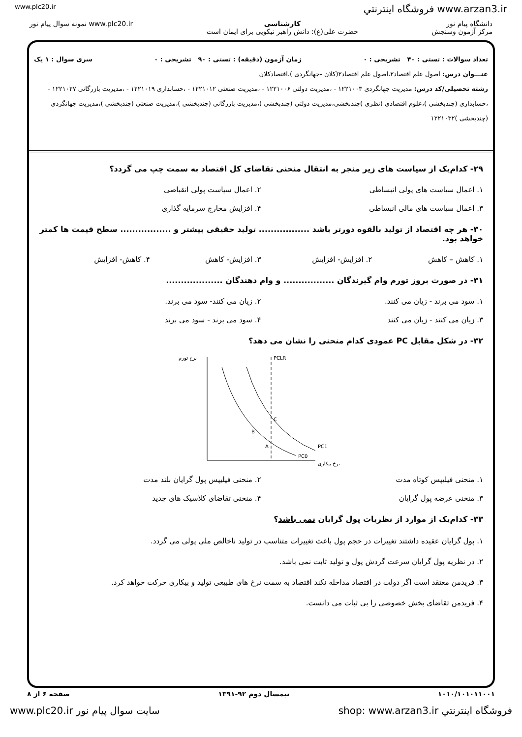www.plc20.ir فروشگاه اینترنتي www.arzan3.ir
دانشگاه پیام نور
مرکز آزمون وسنجش
کارشناسی
حضرت علی(ع): دانش راهبر نیکویی برای ایمان است
www.plc20.ir نمونه سوال پیام نور
تعداد سوالات : تستی : ۴۰ تشریحی : ۰ زمان آزمون (دقیقه) : تستی : ۹۰ تشریحی : ۰ سری سوال : ۱ یک
عنـــوان درس: اصول علم اقتصاد۲،اصول علم اقتصاد۲(کلان -جهانگردی )،اقتصادکلان
رشته تحصیلی/کد درس: مدیریت جهانگردی ۱۲۲۱۰۰۳ - ،مدیریت دولتی ۱۲۲۱۰۰۶ - ،مدیریت صنعتی ۱۲۲۱۰۱۲ - ،حسابداری ۱۲۲۱۰۱۹ - ،مدیریت بازرگانی ۱۲۲۱۰۲۷ - ،حسابداری (چندبخشی )،علوم اقتصادی (نظری )چندبخشی،مدیریت دولتی (چندبخشی )،مدیریت بازرگانی (چندبخشی )،مدیریت صنعتی (چندبخشی )،مدیریت جهانگردی (چندبخشی )۱۲۲۱۰۳۲
۲۹- کدام‌یک از سیاست های زیر منجر به انتقال منحنی تقاضای کل اقتصاد به سمت چپ می گردد؟
۱. اعمال سیاست های پولی انبساطی
۲. اعمال سیاست پولی انقباضی
۳. اعمال سیاست های مالی انبساطی
۴. افزایش مخارج سرمایه گذاری
۳۰- هر چه اقتصاد از تولید بالقوه دورتر باشد ................. تولید حقیقی بیشتر و ................. سطح قیمت ها کمتر خواهد بود.
۱. کاهش – کاهش
۲. افزایش- افزایش
۳. افزایش- کاهش
۴. کاهش- افزایش
۳۱- در صورت بروز تورم وام گیرندگان ................. و وام دهندگان ...................
۱. سود می برند - زیان می کنند.
۲. زیان می کنند- سود می برند.
۳. زیان می کنند - زیان می کنند
۴. سود می برند - سود می برند
۳۲- در شکل مقابل PC عمودی کدام منحنی را نشان می دهد؟
نرخ تورم
PCLR
نرخ بیکاری
C
B
A
PC1
PC0
۱. منحنی فیلیپس کوتاه مدت
۲. منحنی فیلیپس پول گرایان بلند مدت
۳. منحنی عرضه پول گرایان
۴. منحنی تقاضای کلاسیک های جدید
۳۳- کدام‌یک از موارد از نظریات پول گرایان نمی باشد؟
۱. پول گرایان عقیده داشتند تغییرات در حجم پول باعث تغییرات متناسب در تولید ناخالص ملی پولی می گردد.
۲. در نظریه پول گرایان سرعت گردش پول و تولید ثابت نمی باشد.
۳. فریدمن معتقد است اگر دولت در اقتصاد مداخله نکند اقتصاد به سمت نرخ های طبیعی تولید و بیکاری حرکت خواهد کرد.
۴. فریدمن تقاضای بخش خصوصی را بی ثبات می دانست.
۱۰۱۰/۱۰۱۰۱۱۰۰۱ نیمسال دوم ۹۲-۱۳۹۱ صفحه ۶ از ۸
فروشگاه اینترنتي shop: www.arzan3.ir سایت سوال پیام نور www.plc20.ir